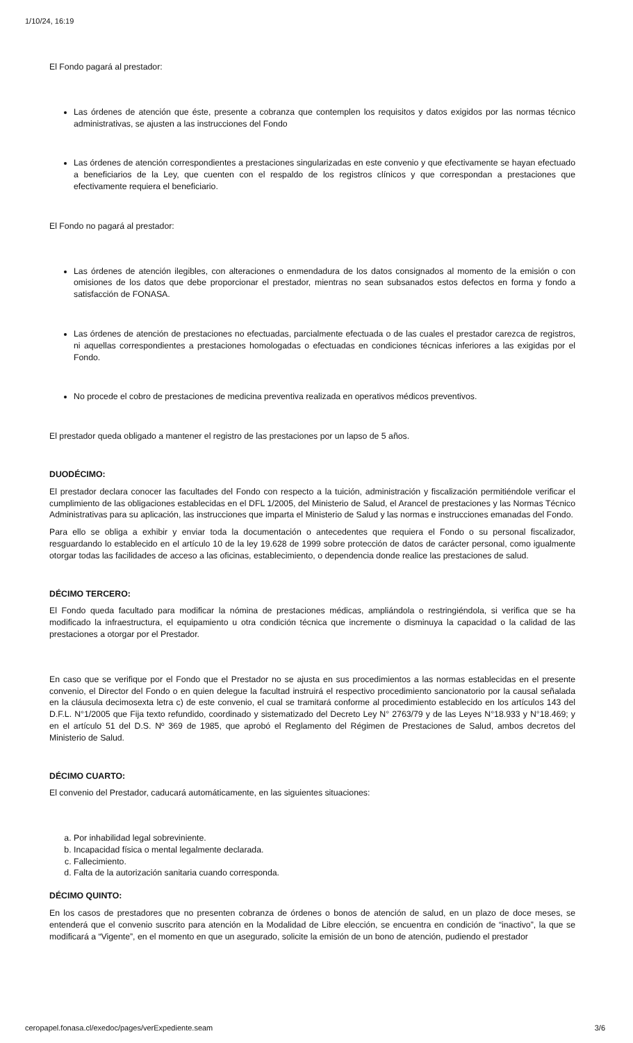1/10/24, 16:19
El Fondo pagará al prestador:
Las órdenes de atención que éste, presente a cobranza que contemplen los requisitos y datos exigidos por las normas técnico administrativas, se ajusten a las instrucciones del Fondo
Las órdenes de atención correspondientes a prestaciones singularizadas en este convenio y que efectivamente se hayan efectuado a beneficiarios de la Ley, que cuenten con el respaldo de los registros clínicos y que correspondan a prestaciones que efectivamente requiera el beneficiario.
El Fondo no pagará al prestador:
Las órdenes de atención ilegibles, con alteraciones o enmendadura de los datos consignados al momento de la emisión o con omisiones de los datos que debe proporcionar el prestador, mientras no sean subsanados estos defectos en forma y fondo a satisfacción de FONASA.
Las órdenes de atención de prestaciones no efectuadas, parcialmente efectuada o de las cuales el prestador carezca de registros, ni aquellas correspondientes a prestaciones homologadas o efectuadas en condiciones técnicas inferiores a las exigidas por el Fondo.
No procede el cobro de prestaciones de medicina preventiva realizada en operativos médicos preventivos.
El prestador queda obligado a mantener el registro de las prestaciones por un lapso de 5 años.
DUODÉCIMO:
El prestador declara conocer las facultades del Fondo con respecto a la tuición, administración y fiscalización permitiéndole verificar el cumplimiento de las obligaciones establecidas en el DFL 1/2005, del Ministerio de Salud, el Arancel de prestaciones y las Normas Técnico Administrativas para su aplicación, las instrucciones que imparta el Ministerio de Salud y las normas e instrucciones emanadas del Fondo.
Para ello se obliga a exhibir y enviar toda la documentación o antecedentes que requiera el Fondo o su personal fiscalizador, resguardando lo establecido en el artículo 10 de la ley 19.628 de 1999 sobre protección de datos de carácter personal, como igualmente otorgar todas las facilidades de acceso a las oficinas, establecimiento, o dependencia donde realice las prestaciones de salud.
DÉCIMO TERCERO:
El Fondo queda facultado para modificar la nómina de prestaciones médicas, ampliándola o restringiéndola, si verifica que se ha modificado la infraestructura, el equipamiento u otra condición técnica que incremente o disminuya la capacidad o la calidad de las prestaciones a otorgar por el Prestador.
En caso que se verifique por el Fondo que el Prestador no se ajusta en sus procedimientos a las normas establecidas en el presente convenio, el Director del Fondo o en quien delegue la facultad instruirá el respectivo procedimiento sancionatorio por la causal señalada en la cláusula decimosexta letra c) de este convenio, el cual se tramitará conforme al procedimiento establecido en los artículos 143 del D.F.L. N°1/2005 que Fija texto refundido, coordinado y sistematizado del Decreto Ley N° 2763/79 y de las Leyes N°18.933 y N°18.469; y en el artículo 51 del D.S. Nº 369 de 1985, que aprobó el Reglamento del Régimen de Prestaciones de Salud, ambos decretos del Ministerio de Salud.
DÉCIMO CUARTO:
El convenio del Prestador, caducará automáticamente, en las siguientes situaciones:
a. Por inhabilidad legal sobreviniente.
b. Incapacidad física o mental legalmente declarada.
c. Fallecimiento.
d. Falta de la autorización sanitaria cuando corresponda.
DÉCIMO QUINTO:
En los casos de prestadores que no presenten cobranza de órdenes o bonos de atención de salud, en un plazo de doce meses, se entenderá que el convenio suscrito para atención en la Modalidad de Libre elección, se encuentra en condición de “inactivo”, la que se modificará a “Vigente”, en el momento en que un asegurado, solicite la emisión de un bono de atención, pudiendo el prestador
ceropapel.fonasa.cl/exedoc/pages/verExpediente.seam 3/6